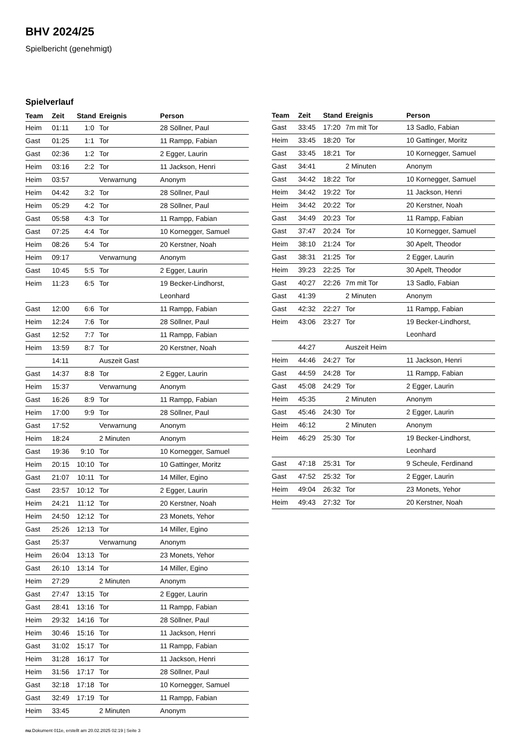BHV 2024/25
Spielbericht (genehmigt)
Spielverlauf
| Team | Zeit | Stand | Ereignis | Person |
| --- | --- | --- | --- | --- |
| Heim | 01:11 | 1:0 | Tor | 28 Söllner, Paul |
| Gast | 01:25 | 1:1 | Tor | 11 Rampp, Fabian |
| Gast | 02:36 | 1:2 | Tor | 2 Egger, Laurin |
| Heim | 03:16 | 2:2 | Tor | 11 Jackson, Henri |
| Heim | 03:57 | | Verwarnung | Anonym |
| Heim | 04:42 | 3:2 | Tor | 28 Söllner, Paul |
| Heim | 05:29 | 4:2 | Tor | 28 Söllner, Paul |
| Gast | 05:58 | 4:3 | Tor | 11 Rampp, Fabian |
| Gast | 07:25 | 4:4 | Tor | 10 Kornegger, Samuel |
| Heim | 08:26 | 5:4 | Tor | 20 Kerstner, Noah |
| Heim | 09:17 | | Verwarnung | Anonym |
| Gast | 10:45 | 5:5 | Tor | 2 Egger, Laurin |
| Heim | 11:23 | 6:5 | Tor | 19 Becker-Lindhorst, Leonhard |
| Gast | 12:00 | 6:6 | Tor | 11 Rampp, Fabian |
| Heim | 12:24 | 7:6 | Tor | 28 Söllner, Paul |
| Gast | 12:52 | 7:7 | Tor | 11 Rampp, Fabian |
| Heim | 13:59 | 8:7 | Tor | 20 Kerstner, Noah |
| | 14:11 | | Auszeit Gast | |
| Gast | 14:37 | 8:8 | Tor | 2 Egger, Laurin |
| Heim | 15:37 | | Verwarnung | Anonym |
| Gast | 16:26 | 8:9 | Tor | 11 Rampp, Fabian |
| Heim | 17:00 | 9:9 | Tor | 28 Söllner, Paul |
| Gast | 17:52 | | Verwarnung | Anonym |
| Heim | 18:24 | | 2 Minuten | Anonym |
| Gast | 19:36 | 9:10 | Tor | 10 Kornegger, Samuel |
| Heim | 20:15 | 10:10 | Tor | 10 Gattinger, Moritz |
| Gast | 21:07 | 10:11 | Tor | 14 Miller, Egino |
| Gast | 23:57 | 10:12 | Tor | 2 Egger, Laurin |
| Heim | 24:21 | 11:12 | Tor | 20 Kerstner, Noah |
| Heim | 24:50 | 12:12 | Tor | 23 Monets, Yehor |
| Gast | 25:26 | 12:13 | Tor | 14 Miller, Egino |
| Gast | 25:37 | | Verwarnung | Anonym |
| Heim | 26:04 | 13:13 | Tor | 23 Monets, Yehor |
| Gast | 26:10 | 13:14 | Tor | 14 Miller, Egino |
| Heim | 27:29 | | 2 Minuten | Anonym |
| Gast | 27:47 | 13:15 | Tor | 2 Egger, Laurin |
| Gast | 28:41 | 13:16 | Tor | 11 Rampp, Fabian |
| Heim | 29:32 | 14:16 | Tor | 28 Söllner, Paul |
| Heim | 30:46 | 15:16 | Tor | 11 Jackson, Henri |
| Gast | 31:02 | 15:17 | Tor | 11 Rampp, Fabian |
| Heim | 31:28 | 16:17 | Tor | 11 Jackson, Henri |
| Heim | 31:56 | 17:17 | Tor | 28 Söllner, Paul |
| Gast | 32:18 | 17:18 | Tor | 10 Kornegger, Samuel |
| Gast | 32:49 | 17:19 | Tor | 11 Rampp, Fabian |
| Heim | 33:45 | | 2 Minuten | Anonym |
| Team | Zeit | Stand | Ereignis | Person |
| --- | --- | --- | --- | --- |
| Gast | 33:45 | 17:20 | 7m mit Tor | 13 Sadlo, Fabian |
| Heim | 33:45 | 18:20 | Tor | 10 Gattinger, Moritz |
| Gast | 33:45 | 18:21 | Tor | 10 Kornegger, Samuel |
| Gast | 34:41 | | 2 Minuten | Anonym |
| Gast | 34:42 | 18:22 | Tor | 10 Kornegger, Samuel |
| Heim | 34:42 | 19:22 | Tor | 11 Jackson, Henri |
| Heim | 34:42 | 20:22 | Tor | 20 Kerstner, Noah |
| Gast | 34:49 | 20:23 | Tor | 11 Rampp, Fabian |
| Gast | 37:47 | 20:24 | Tor | 10 Kornegger, Samuel |
| Heim | 38:10 | 21:24 | Tor | 30 Apelt, Theodor |
| Gast | 38:31 | 21:25 | Tor | 2 Egger, Laurin |
| Heim | 39:23 | 22:25 | Tor | 30 Apelt, Theodor |
| Gast | 40:27 | 22:26 | 7m mit Tor | 13 Sadlo, Fabian |
| Gast | 41:39 | | 2 Minuten | Anonym |
| Gast | 42:32 | 22:27 | Tor | 11 Rampp, Fabian |
| Heim | 43:06 | 23:27 | Tor | 19 Becker-Lindhorst, Leonhard |
| | 44:27 | | Auszeit Heim | |
| Heim | 44:46 | 24:27 | Tor | 11 Jackson, Henri |
| Gast | 44:59 | 24:28 | Tor | 11 Rampp, Fabian |
| Gast | 45:08 | 24:29 | Tor | 2 Egger, Laurin |
| Heim | 45:35 | | 2 Minuten | Anonym |
| Gast | 45:46 | 24:30 | Tor | 2 Egger, Laurin |
| Heim | 46:12 | | 2 Minuten | Anonym |
| Heim | 46:29 | 25:30 | Tor | 19 Becker-Lindhorst, Leonhard |
| Gast | 47:18 | 25:31 | Tor | 9 Scheule, Ferdinand |
| Gast | 47:52 | 25:32 | Tor | 2 Egger, Laurin |
| Heim | 49:04 | 26:32 | Tor | 23 Monets, Yehor |
| Heim | 49:43 | 27:32 | Tor | 20 Kerstner, Noah |
nu.Dokument 011e, erstellt am 20.02.2025 02:19 | Seite 3